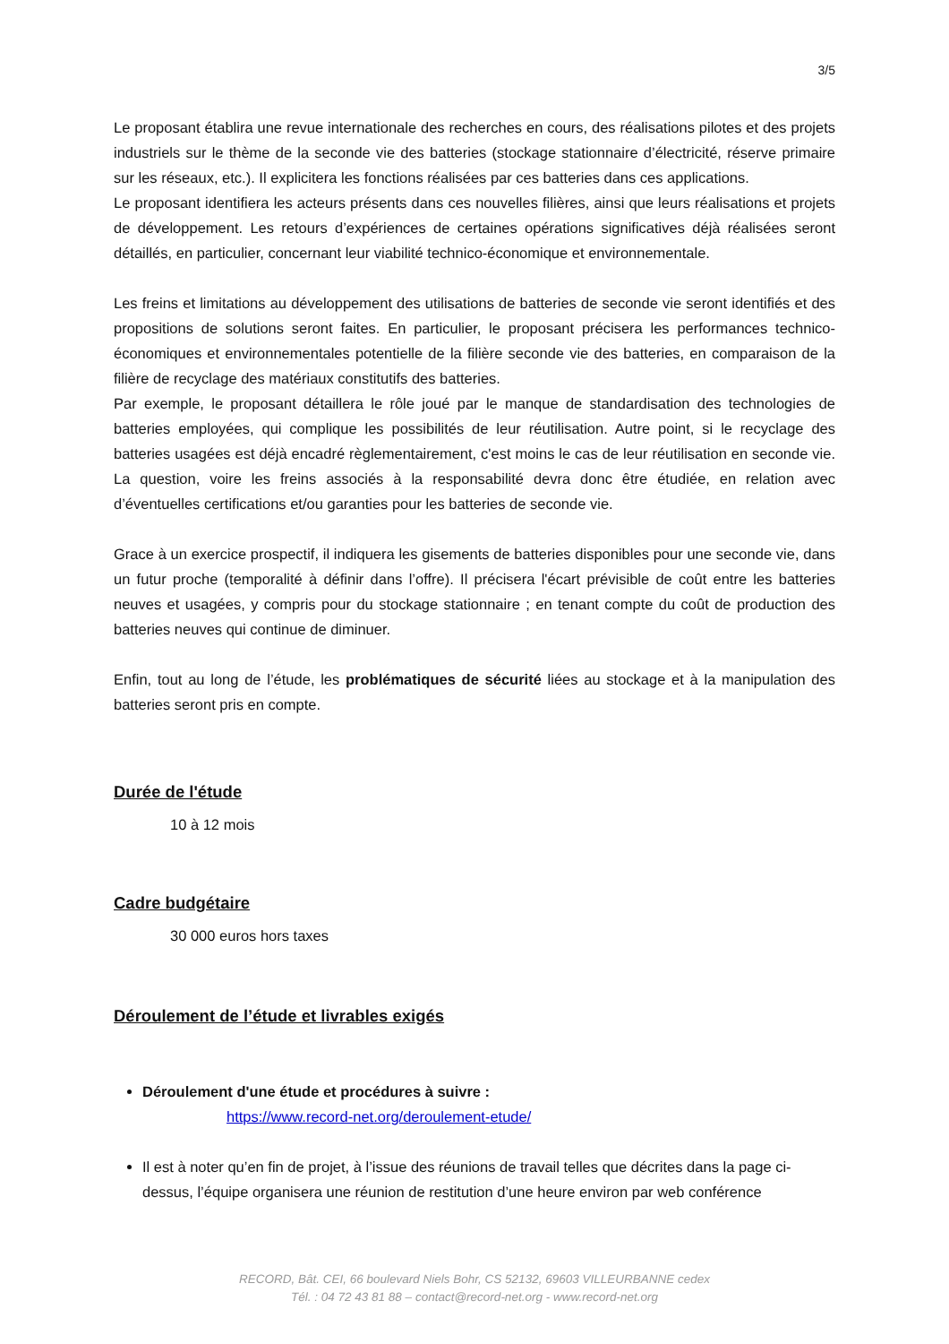3/5
Le proposant établira une revue internationale des recherches en cours, des réalisations pilotes et des projets industriels sur le thème de la seconde vie des batteries (stockage stationnaire d’électricité, réserve primaire sur les réseaux, etc.). Il explicitera les fonctions réalisées par ces batteries dans ces applications.
Le proposant identifiera les acteurs présents dans ces nouvelles filières, ainsi que leurs réalisations et projets de développement. Les retours d’expériences de certaines opérations significatives déjà réalisées seront détaillés, en particulier, concernant leur viabilité technico-économique et environnementale.
Les freins et limitations au développement des utilisations de batteries de seconde vie seront identifiés et des propositions de solutions seront faites. En particulier, le proposant précisera les performances technico-économiques et environnementales potentielle de la filière seconde vie des batteries, en comparaison de la filière de recyclage des matériaux constitutifs des batteries.
Par exemple, le proposant détaillera le rôle joué par le manque de standardisation des technologies de batteries employées, qui complique les possibilités de leur réutilisation. Autre point, si le recyclage des batteries usagées est déjà encadré règlementairement, c'est moins le cas de leur réutilisation en seconde vie. La question, voire les freins associés à la responsabilité devra donc être étudiée, en relation avec d’éventuelles certifications et/ou garanties pour les batteries de seconde vie.
Grace à un exercice prospectif, il indiquera les gisements de batteries disponibles pour une seconde vie, dans un futur proche (temporalité à définir dans l’offre). Il précisera l'écart prévisible de coût entre les batteries neuves et usagées, y compris pour du stockage stationnaire ; en tenant compte du coût de production des batteries neuves qui continue de diminuer.
Enfin, tout au long de l’étude, les problématiques de sécurité liées au stockage et à la manipulation des batteries seront pris en compte.
Durée de l'étude
10 à 12 mois
Cadre budgétaire
30 000 euros hors taxes
Déroulement de l’étude et livrables exigés
Déroulement d'une étude et procédures à suivre :
https://www.record-net.org/deroulement-etude/
Il est à noter qu’en fin de projet, à l’issue des réunions de travail telles que décrites dans la page ci-dessus, l’équipe organisera une réunion de restitution d’une heure environ par web conférence
RECORD, Bât. CEI, 66 boulevard Niels Bohr, CS 52132, 69603 VILLEURBANNE cedex
Tél. : 04 72 43 81 88 – contact@record-net.org - www.record-net.org